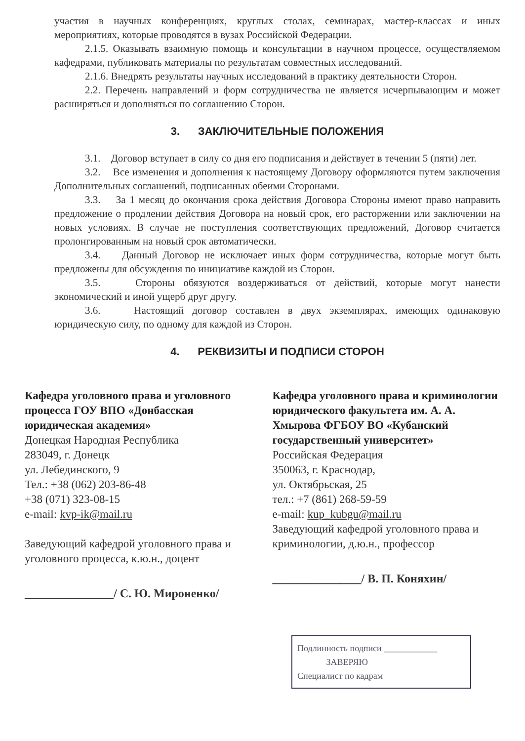участия в научных конференциях, круглых столах, семинарах, мастер-классах и иных мероприятиях, которые проводятся в вузах Российской Федерации.
2.1.5. Оказывать взаимную помощь и консультации в научном процессе, осуществляемом кафедрами, публиковать материалы по результатам совместных исследований.
2.1.6. Внедрять результаты научных исследований в практику деятельности Сторон.
2.2. Перечень направлений и форм сотрудничества не является исчерпывающим и может расширяться и дополняться по соглашению Сторон.
3. ЗАКЛЮЧИТЕЛЬНЫЕ ПОЛОЖЕНИЯ
3.1. Договор вступает в силу со дня его подписания и действует в течении 5 (пяти) лет.
3.2. Все изменения и дополнения к настоящему Договору оформляются путем заключения Дополнительных соглашений, подписанных обеими Сторонами.
3.3. За 1 месяц до окончания срока действия Договора Стороны имеют право направить предложение о продлении действия Договора на новый срок, его расторжении или заключении на новых условиях. В случае не поступления соответствующих предложений, Договор считается пролонгированным на новый срок автоматически.
3.4. Данный Договор не исключает иных форм сотрудничества, которые могут быть предложены для обсуждения по инициативе каждой из Сторон.
3.5. Стороны обязуются воздерживаться от действий, которые могут нанести экономический и иной ущерб друг другу.
3.6. Настоящий договор составлен в двух экземплярах, имеющих одинаковую юридическую силу, по одному для каждой из Сторон.
4. РЕКВИЗИТЫ И ПОДПИСИ СТОРОН
Кафедра уголовного права и уголовного процесса ГОУ ВПО «Донбасская юридическая академия»
Донецкая Народная Республика
283049, г. Донецк
ул. Лебединского, 9
Тел.: +38 (062) 203-86-48
+38 (071) 323-08-15
e-mail: kvp-ik@mail.ru
Заведующий кафедрой уголовного права и уголовного процесса, к.ю.н., доцент
_______________/ С. Ю. Мироненко/
Кафедра уголовного права и криминологии юридического факультета им. А. А. Хмырова ФГБОУ ВО «Кубанский государственный университет»
Российская Федерация
350063, г. Краснодар,
ул. Октябрьская, 25
тел.: +7 (861) 268-59-59
e-mail: kup_kubgu@mail.ru
Заведующий кафедрой уголовного права и криминологии, д.ю.н., профессор
_______________/ В. П. Коняхин/
Подлинность подписи ____________
ЗАВЕРЯЮ
Специалист по кадрам